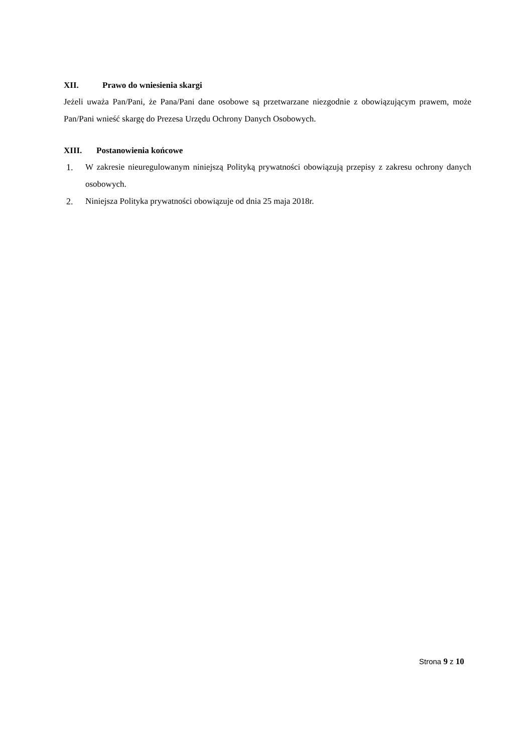XII. Prawo do wniesienia skargi
Jeżeli uważa Pan/Pani, że Pana/Pani dane osobowe są przetwarzane niezgodnie z obowiązującym prawem, może Pan/Pani wnieść skargę do Prezesa Urzędu Ochrony Danych Osobowych.
XIII. Postanowienia końcowe
1. W zakresie nieuregulowanym niniejszą Polityką prywatności obowiązują przepisy z zakresu ochrony danych osobowych.
2. Niniejsza Polityka prywatności obowiązuje od dnia 25 maja 2018r.
Strona 9 z 10